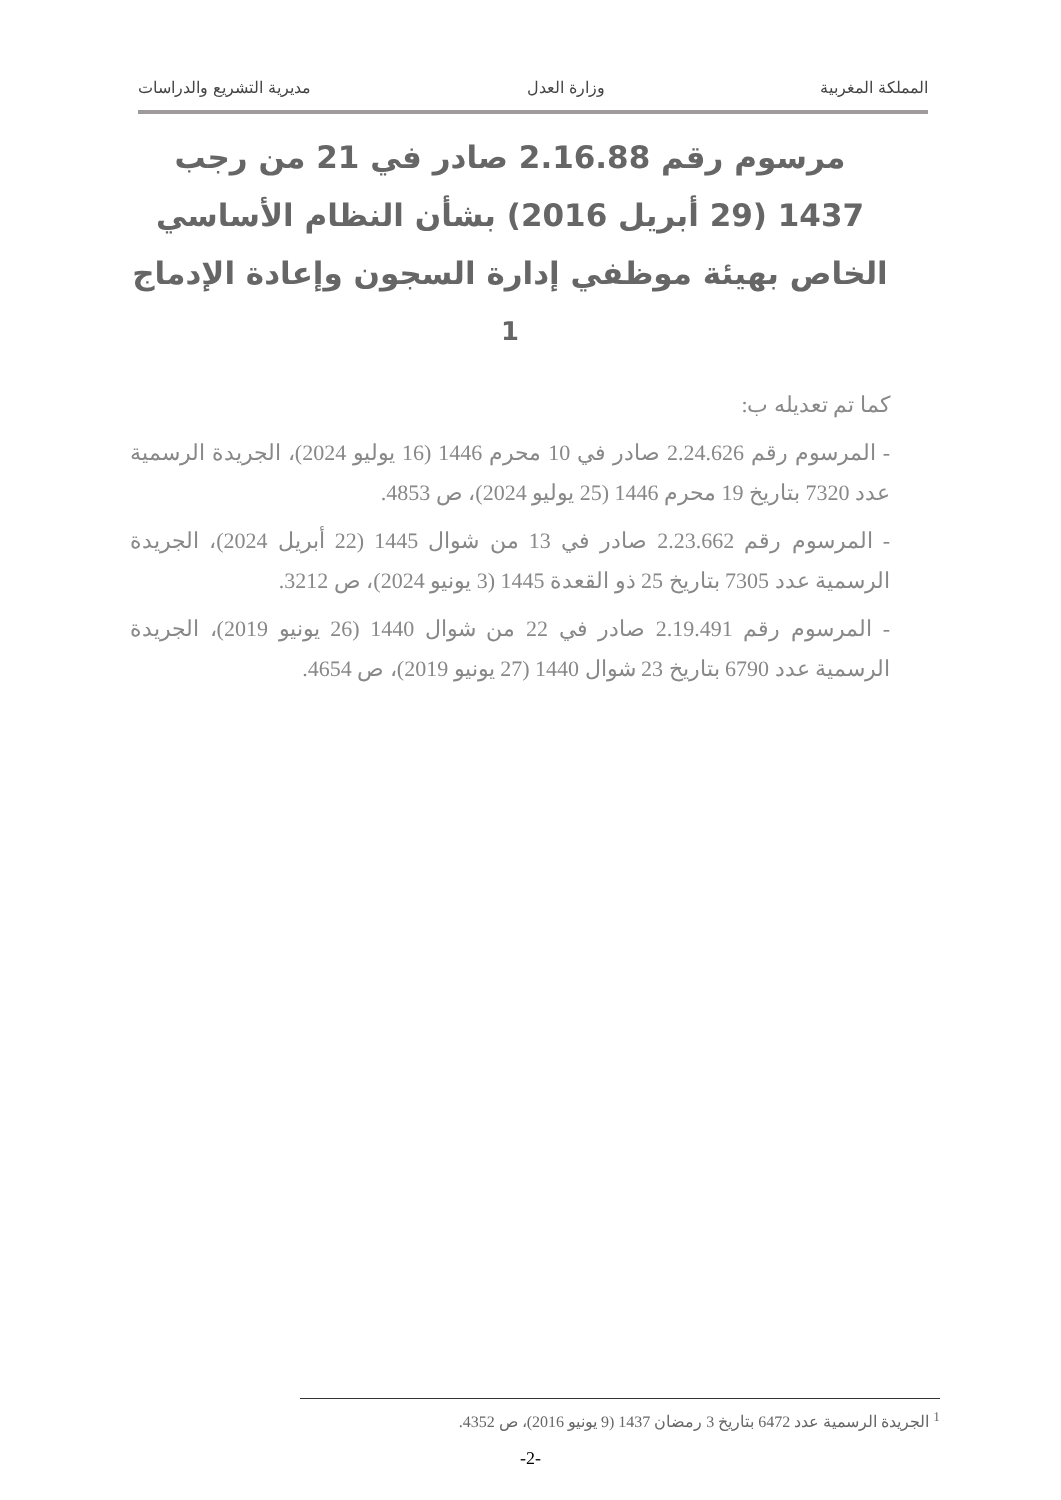المملكة المغربية وزارة العدل مديرية التشريع والدراسات
مرسوم رقم 2.16.88 صادر في 21 من رجب 1437 (29 أبريل 2016) بشأن النظام الأساسي الخاص بهيئة موظفي إدارة السجون وإعادة الإدماج <sup>1</sup>
كما تم تعديله ب:
- المرسوم رقم 2.24.626 صادر في 10 محرم 1446 (16 يوليو 2024)، الجريدة الرسمية عدد 7320 بتاريخ 19 محرم 1446 (25 يوليو 2024)، ص 4853.
- المرسوم رقم 2.23.662 صادر في 13 من شوال 1445 (22 أبريل 2024)، الجريدة الرسمية عدد 7305 بتاريخ 25 ذو القعدة 1445 (3 يونيو 2024)، ص 3212.
- المرسوم رقم 2.19.491 صادر في 22 من شوال 1440 (26 يونيو 2019)، الجريدة الرسمية عدد 6790 بتاريخ 23 شوال 1440 (27 يونيو 2019)، ص 4654.
<sup>1</sup> الجريدة الرسمية عدد 6472 بتاريخ 3 رمضان 1437 (9 يونيو 2016)، ص 4352.
-2-